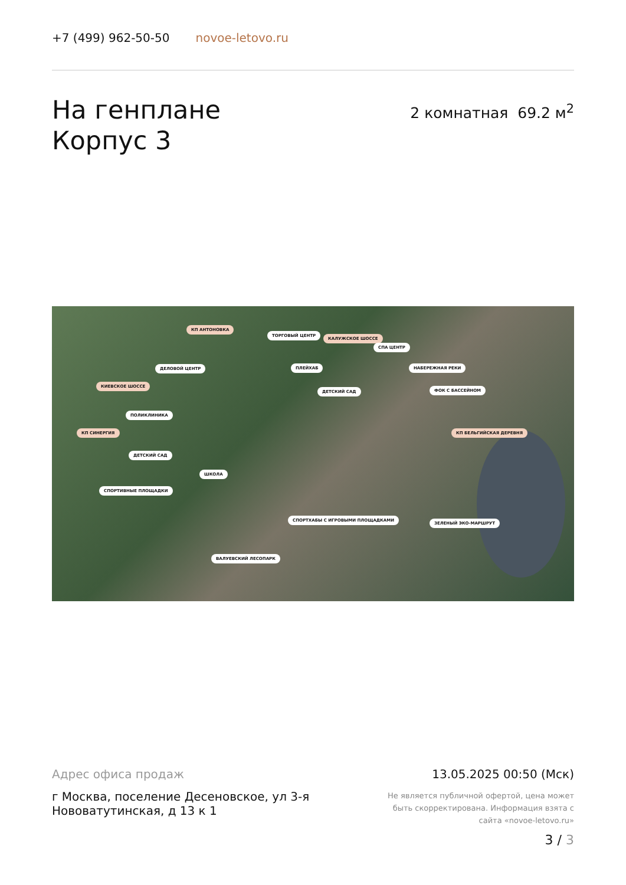+7 (499) 962-50-50 novoe-letovo.ru
На генплане
Корпус 3
2 комнатная 69.2 м<sup>2</sup>
КП АНТОНОВКА
ТОРГОВЫЙ ЦЕНТР
КАЛУЖСКОЕ ШОССЕ
СПА ЦЕНТР
ДЕЛОВОЙ ЦЕНТР ПЛЕЙХАБ НАБЕРЕЖНАЯ РЕКИ
КИЕВСКОЕ ШОССЕ
ДЕТСКИЙ САД ФОК С БАССЕЙНОМ
ПОЛИКЛИНИКА
КП СИНЕРГИЯ КП БЕЛЬГИЙСКАЯ ДЕРЕВНЯ
ДЕТСКИЙ САД
ШКОЛА
СПОРТИВНЫЕ ПЛОЩАДКИ
СПОРТХАБЫ С ИГРОВЫМИ ПЛОЩАДКАМИ
ЗЕЛЕНЫЙ ЭКО-МАРШРУТ
ВАЛУЕВСКИЙ ЛЕСОПАРК
Адрес офиса продаж
г Москва, поселение Десеновское, ул 3-я Нововатутинская, д 13 к 1
13.05.2025 00:50 (Мск)
Не является публичной офертой, цена может быть скорректирована. Информация взята с сайта «novoe-letovo.ru»
3 / 3